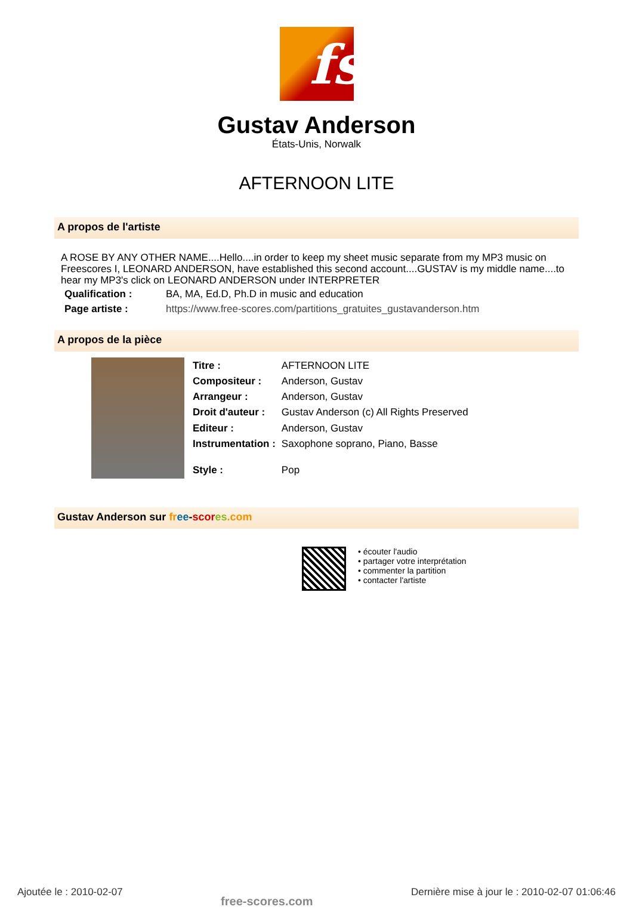fs
Gustav Anderson
États-Unis, Norwalk
AFTERNOON LITE
A propos de l'artiste
A ROSE BY ANY OTHER NAME....Hello....in order to keep my sheet music separate from my MP3 music on Freescores I, LEONARD ANDERSON, have established this second account....GUSTAV is my middle name....to hear my MP3's click on LEONARD ANDERSON under INTERPRETER
| Qualification : | BA, MA, Ed.D, Ph.D in music and education |
| Page artiste : | https://www.free-scores.com/partitions_gratuites_gustavanderson.htm |
A propos de la pièce
| Titre : | AFTERNOON LITE |
| Compositeur : | Anderson, Gustav |
| Arrangeur : | Anderson, Gustav |
| Droit d'auteur : | Gustav Anderson (c) All Rights Preserved |
| Editeur : | Anderson, Gustav |
| Instrumentation : | Saxophone soprano, Piano, Basse |
| Style : | Pop |
Gustav Anderson sur fr ee-scor es.com
• écouter l'audio
• partager votre interprétation
• commenter la partition
• contacter l'artiste
Ajoutée le : 2010-02-07 free-scores.com Dernière mise à jour le : 2010-02-07 01:06:46